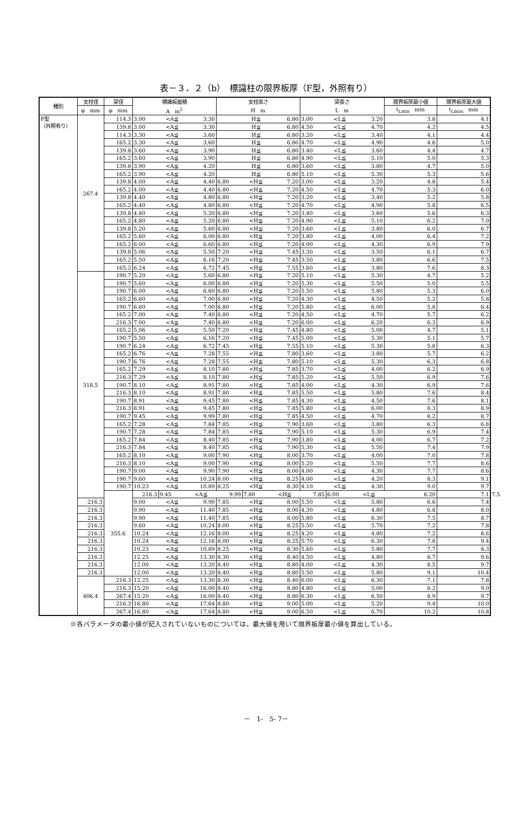表－３．２（b）　標識柱の限界板厚（F型，外照有り）
| 種別 | 支柱径 | 梁径 | 標識板面積 | | | 支柱高さ | | | 梁長さ | | | 限界板厚最小値 | 限界板厚最大値 | |
| --- | --- | --- | --- | --- | --- | --- | --- | --- | --- | --- | --- | --- | --- | --- |
| | φ mm | φ mm | A m<sup>2</sup> | | | H m | | | L m | | | t<sub>Lmin</sub> mm | t<sub>Lmax</sub> mm | |
| F型 （外照有り） | 267.4 | 114.3 | 3.00 | <A≦ | 3.30 | | H≦ | 6.80 | 3.00 | <L≦ | 3.20 | 3.8 | 4.1 | |
| | | 139.8 | 3.00 | <A≦ | 3.30 | | H≦ | 6.80 | 4.50 | <L≦ | 4.70 | 4.2 | 4.5 | |
| | | 114.3 | 3.30 | <A≦ | 3.60 | | H≦ | 6.80 | 3.20 | <L≦ | 3.40 | 4.1 | 4.4 | |
| | | 165.2 | 3.30 | <A≦ | 3.60 | | H≦ | 6.80 | 4.70 | <L≦ | 4.90 | 4.6 | 5.0 | |
| | | 139.8 | 3.60 | <A≦ | 3.90 | | H≦ | 6.80 | 3.40 | <L≦ | 3.60 | 4.4 | 4.7 | |
| | | 165.2 | 3.60 | <A≦ | 3.90 | | H≦ | 6.80 | 4.90 | <L≦ | 5.10 | 5.0 | 5.3 | |
| | | 139.8 | 3.90 | <A≦ | 4.20 | | H≦ | 6.80 | 3.60 | <L≦ | 3.80 | 4.7 | 5.0 | |
| | | 165.2 | 3.90 | <A≦ | 4.20 | | H≦ | 6.80 | 5.10 | <L≦ | 5.30 | 5.3 | 5.6 | |
| | | 139.8 | 4.00 | <A≦ | 4.40 | 6.80 | <H≦ | 7.20 | 3.00 | <L≦ | 3.20 | 4.8 | 5.4 | |
| | | 165.2 | 4.00 | <A≦ | 4.40 | 6.80 | <H≦ | 7.20 | 4.50 | <L≦ | 4.70 | 5.3 | 6.0 | |
| | | 139.8 | 4.40 | <A≦ | 4.80 | 6.80 | <H≦ | 7.20 | 3.20 | <L≦ | 3.40 | 5.2 | 5.8 | |
| | | 165.2 | 4.40 | <A≦ | 4.80 | 6.80 | <H≦ | 7.20 | 4.70 | <L≦ | 4.90 | 5.8 | 6.5 | |
| | | 139.8 | 4.80 | <A≦ | 5.20 | 6.80 | <H≦ | 7.20 | 3.40 | <L≦ | 3.60 | 5.6 | 6.3 | |
| | | 165.2 | 4.80 | <A≦ | 5.20 | 6.80 | <H≦ | 7.20 | 4.90 | <L≦ | 5.10 | 6.2 | 7.0 | |
| | | 139.8 | 5.20 | <A≦ | 5.60 | 6.80 | <H≦ | 7.20 | 3.60 | <L≦ | 3.80 | 6.0 | 6.7 | |
| | | 165.2 | 5.60 | <A≦ | 6.00 | 6.80 | <H≦ | 7.20 | 3.80 | <L≦ | 4.00 | 6.4 | 7.2 | |
| | | 165.2 | 6.00 | <A≦ | 6.60 | 6.80 | <H≦ | 7.20 | 4.00 | <L≦ | 4.30 | 6.9 | 7.9 | |
| | | 139.8 | 5.06 | <A≦ | 5.50 | 7.20 | <H≦ | 7.45 | 3.30 | <L≦ | 3.50 | 6.1 | 6.7 | |
| | | 165.2 | 5.50 | <A≦ | 6.16 | 7.20 | <H≦ | 7.45 | 3.50 | <L≦ | 3.80 | 6.6 | 7.5 | |
| | | 165.2 | 6.24 | <A≦ | 6.72 | 7.45 | <H≦ | 7.55 | 3.60 | <L≦ | 3.80 | 7.6 | 8.3 | |
| | 318.5 | 190.7 | 5.20 | <A≦ | 5.60 | 6.80 | <H≦ | 7.20 | 5.10 | <L≦ | 5.30 | 4.7 | 5.2 | |
| | | 190.7 | 5.60 | <A≦ | 6.00 | 6.80 | <H≦ | 7.20 | 5.30 | <L≦ | 5.50 | 5.0 | 5.5 | |
| | | 190.7 | 6.00 | <A≦ | 6.60 | 6.80 | <H≦ | 7.20 | 5.50 | <L≦ | 5.80 | 5.3 | 6.0 | |
| | | 165.2 | 6.60 | <A≦ | 7.00 | 6.80 | <H≦ | 7.20 | 4.30 | <L≦ | 4.50 | 5.2 | 5.8 | |
| | | 190.7 | 6.60 | <A≦ | 7.00 | 6.80 | <H≦ | 7.20 | 5.80 | <L≦ | 6.00 | 5.8 | 6.4 | |
| | | 165.2 | 7.00 | <A≦ | 7.40 | 6.80 | <H≦ | 7.20 | 4.50 | <L≦ | 4.70 | 5.7 | 6.2 | |
| | | 216.3 | 7.00 | <A≦ | 7.40 | 6.80 | <H≦ | 7.20 | 6.00 | <L≦ | 6.20 | 6.3 | 6.9 | |
| | | 165.2 | 5.06 | <A≦ | 5.50 | 7.20 | <H≦ | 7.45 | 4.80 | <L≦ | 5.00 | 4.7 | 5.1 | |
| | | 190.7 | 5.50 | <A≦ | 6.16 | 7.20 | <H≦ | 7.45 | 5.00 | <L≦ | 5.30 | 5.1 | 5.7 | |
| | | 190.7 | 6.24 | <A≦ | 6.72 | 7.45 | <H≦ | 7.55 | 5.10 | <L≦ | 5.30 | 5.8 | 6.3 | |
| | | 165.2 | 6.76 | <A≦ | 7.28 | 7.55 | <H≦ | 7.80 | 3.60 | <L≦ | 3.80 | 5.7 | 6.2 | |
| | | 190.7 | 6.76 | <A≦ | 7.28 | 7.55 | <H≦ | 7.80 | 5.10 | <L≦ | 5.30 | 6.3 | 6.8 | |
| | | 165.2 | 7.29 | <A≦ | 8.10 | 7.80 | <H≦ | 7.85 | 3.70 | <L≦ | 4.00 | 6.2 | 6.9 | |
| | | 216.3 | 7.29 | <A≦ | 8.10 | 7.80 | <H≦ | 7.85 | 5.20 | <L≦ | 5.50 | 6.9 | 7.6 | |
| | | 190.7 | 8.10 | <A≦ | 8.91 | 7.80 | <H≦ | 7.85 | 4.00 | <L≦ | 4.30 | 6.9 | 7.6 | |
| | | 216.3 | 8.10 | <A≦ | 8.91 | 7.80 | <H≦ | 7.85 | 5.50 | <L≦ | 5.80 | 7.6 | 8.4 | |
| | | 190.7 | 8.91 | <A≦ | 9.45 | 7.80 | <H≦ | 7.85 | 4.30 | <L≦ | 4.50 | 7.6 | 8.1 | |
| | | 216.3 | 8.91 | <A≦ | 9.45 | 7.80 | <H≦ | 7.85 | 5.80 | <L≦ | 6.00 | 8.3 | 8.9 | |
| | | 190.7 | 9.45 | <A≦ | 9.99 | 7.80 | <H≦ | 7.85 | 4.50 | <L≦ | 4.70 | 8.2 | 8.7 | |
| | | 165.2 | 7.28 | <A≦ | 7.84 | 7.85 | <H≦ | 7.90 | 3.60 | <L≦ | 3.80 | 6.3 | 6.8 | |
| | | 190.7 | 7.28 | <A≦ | 7.84 | 7.85 | <H≦ | 7.90 | 5.10 | <L≦ | 5.30 | 6.9 | 7.4 | |
| | | 165.2 | 7.84 | <A≦ | 8.40 | 7.85 | <H≦ | 7.90 | 3.80 | <L≦ | 4.00 | 6.7 | 7.2 | |
| | | 216.3 | 7.84 | <A≦ | 8.40 | 7.85 | <H≦ | 7.90 | 5.30 | <L≦ | 5.50 | 7.4 | 7.9 | |
| | | 165.2 | 8.10 | <A≦ | 9.00 | 7.90 | <H≦ | 8.00 | 3.70 | <L≦ | 4.00 | 7.0 | 7.8 | |
| | | 216.3 | 8.10 | <A≦ | 9.00 | 7.90 | <H≦ | 8.00 | 5.20 | <L≦ | 5.50 | 7.7 | 8.6 | |
| | | 190.7 | 9.00 | <A≦ | 9.90 | 7.90 | <H≦ | 8.00 | 4.00 | <L≦ | 4.30 | 7.7 | 8.6 | |
| | | 190.7 | 9.60 | <A≦ | 10.24 | 8.00 | <H≦ | 8.25 | 4.00 | <L≦ | 4.20 | 8.3 | 9.1 | |
| | | 190.7 | 10.23 | <A≦ | 10.89 | 8.25 | <H≦ | 8.30 | 4.10 | <L≦ | 4.30 | 9.0 | 9.7 | |
| | | 355.6 | 216.3 | 9.45 | <A≦ | 9.99 | 7.80 | <H≦ | 7.85 | 6.00 | <L≦ | 6.20 | 7.1 | 7.5 |
| | 216.3 | | 9.00 | <A≦ | 9.90 | 7.85 | <H≦ | 8.00 | 5.50 | <L≦ | 5.80 | 6.6 | 7.4 | |
| | 216.3 | | 9.90 | <A≦ | 11.40 | 7.85 | <H≦ | 8.00 | 4.30 | <L≦ | 4.80 | 6.8 | 8.0 | |
| | 216.3 | | 9.90 | <A≦ | 11.40 | 7.85 | <H≦ | 8.00 | 5.80 | <L≦ | 6.30 | 7.5 | 8.7 | |
| | 216.3 | | 9.60 | <A≦ | 10.24 | 8.00 | <H≦ | 8.25 | 5.50 | <L≦ | 5.70 | 7.2 | 7.8 | |
| | 216.3 | | 10.24 | <A≦ | 12.16 | 8.00 | <H≦ | 8.25 | 4.20 | <L≦ | 4.80 | 7.2 | 8.6 | |
| | 216.3 | | 10.24 | <A≦ | 12.16 | 8.00 | <H≦ | 8.25 | 5.70 | <L≦ | 6.30 | 7.8 | 9.4 | |
| | 216.3 | | 10.23 | <A≦ | 10.89 | 8.25 | <H≦ | 8.30 | 5.60 | <L≦ | 5.80 | 7.7 | 8.3 | |
| | 216.3 | | 12.25 | <A≦ | 13.30 | 8.30 | <H≦ | 8.40 | 4.50 | <L≦ | 4.80 | 8.7 | 9.6 | |
| | 216.3 | | 12.00 | <A≦ | 13.20 | 8.40 | <H≦ | 8.80 | 4.00 | <L≦ | 4.30 | 8.5 | 9.7 | |
| | 216.3 | | 12.00 | <A≦ | 13.20 | 8.40 | <H≦ | 8.80 | 5.50 | <L≦ | 5.80 | 9.1 | 10.4 | |
| | 406.4 | 216.3 | 12.25 | <A≦ | 13.30 | 8.30 | <H≦ | 8.40 | 6.00 | <L≦ | 6.30 | 7.1 | 7.8 | |
| | | 216.3 | 15.20 | <A≦ | 16.00 | 8.40 | <H≦ | 8.80 | 4.80 | <L≦ | 5.00 | 8.2 | 9.0 | |
| | | 267.4 | 15.20 | <A≦ | 16.00 | 8.40 | <H≦ | 8.80 | 6.30 | <L≦ | 6.50 | 8.9 | 9.7 | |
| | | 216.3 | 16.80 | <A≦ | 17.64 | 8.80 | <H≦ | 9.00 | 5.00 | <L≦ | 5.20 | 9.4 | 10.0 | |
| | | 267.4 | 16.80 | <A≦ | 17.64 | 8.80 | <H≦ | 9.00 | 6.50 | <L≦ | 6.70 | 10.2 | 10.8 | |
※各パラメータの最小値が記入されていないものについては，最大値を用いて限界板厚最小値を算出している。
－　1-　5- 7－